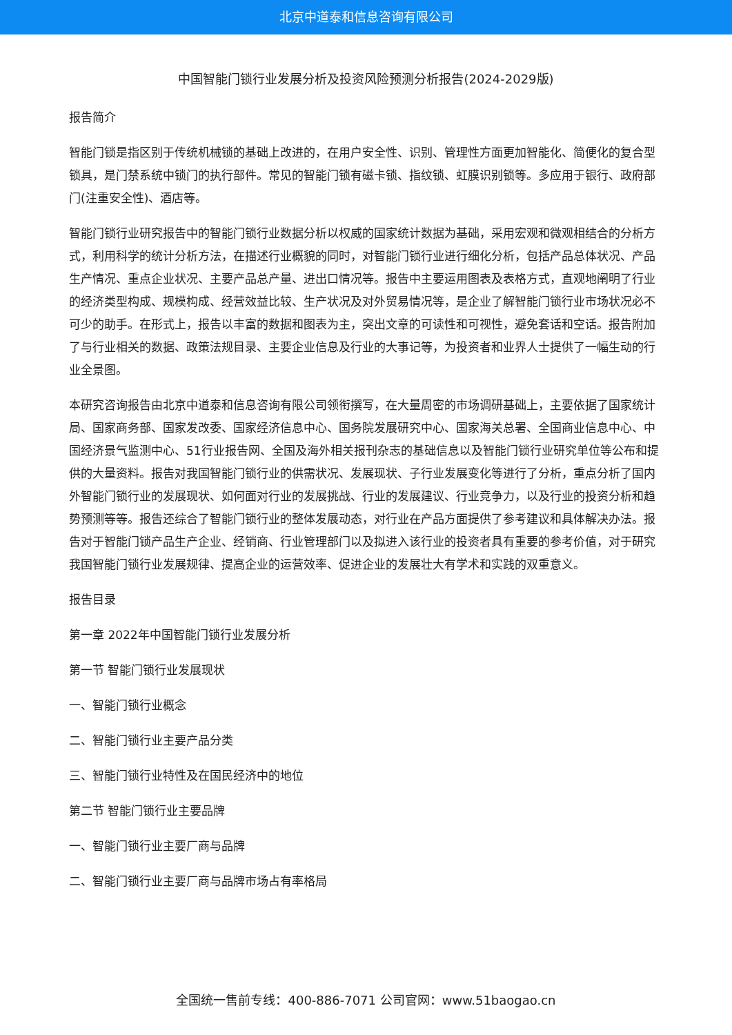北京中道泰和信息咨询有限公司
中国智能门锁行业发展分析及投资风险预测分析报告(2024-2029版)
报告简介
智能门锁是指区别于传统机械锁的基础上改进的，在用户安全性、识别、管理性方面更加智能化、简便化的复合型锁具，是门禁系统中锁门的执行部件。常见的智能门锁有磁卡锁、指纹锁、虹膜识别锁等。多应用于银行、政府部门(注重安全性)、酒店等。
智能门锁行业研究报告中的智能门锁行业数据分析以权威的国家统计数据为基础，采用宏观和微观相结合的分析方式，利用科学的统计分析方法，在描述行业概貌的同时，对智能门锁行业进行细化分析，包括产品总体状况、产品生产情况、重点企业状况、主要产品总产量、进出口情况等。报告中主要运用图表及表格方式，直观地阐明了行业的经济类型构成、规模构成、经营效益比较、生产状况及对外贸易情况等，是企业了解智能门锁行业市场状况必不可少的助手。在形式上，报告以丰富的数据和图表为主，突出文章的可读性和可视性，避免套话和空话。报告附加了与行业相关的数据、政策法规目录、主要企业信息及行业的大事记等，为投资者和业界人士提供了一幅生动的行业全景图。
本研究咨询报告由北京中道泰和信息咨询有限公司领衔撰写，在大量周密的市场调研基础上，主要依据了国家统计局、国家商务部、国家发改委、国家经济信息中心、国务院发展研究中心、国家海关总署、全国商业信息中心、中国经济景气监测中心、51行业报告网、全国及海外相关报刊杂志的基础信息以及智能门锁行业研究单位等公布和提供的大量资料。报告对我国智能门锁行业的供需状况、发展现状、子行业发展变化等进行了分析，重点分析了国内外智能门锁行业的发展现状、如何面对行业的发展挑战、行业的发展建议、行业竞争力，以及行业的投资分析和趋势预测等等。报告还综合了智能门锁行业的整体发展动态，对行业在产品方面提供了参考建议和具体解决办法。报告对于智能门锁产品生产企业、经销商、行业管理部门以及拟进入该行业的投资者具有重要的参考价值，对于研究我国智能门锁行业发展规律、提高企业的运营效率、促进企业的发展壮大有学术和实践的双重意义。
报告目录
第一章 2022年中国智能门锁行业发展分析
第一节 智能门锁行业发展现状
一、智能门锁行业概念
二、智能门锁行业主要产品分类
三、智能门锁行业特性及在国民经济中的地位
第二节 智能门锁行业主要品牌
一、智能门锁行业主要厂商与品牌
二、智能门锁行业主要厂商与品牌市场占有率格局
全国统一售前专线：400-886-7071 公司官网：www.51baogao.cn